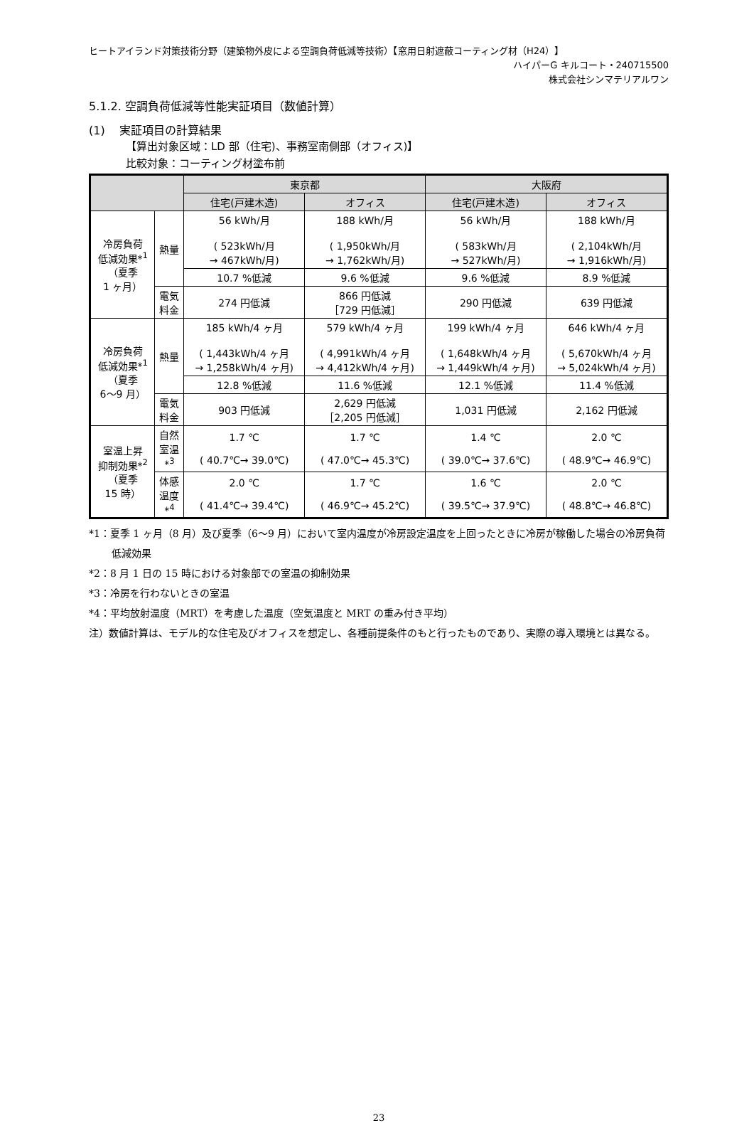ヒートアイランド対策技術分野（建築物外皮による空調負荷低減等技術）【窓用日射遮蔽コーティング材（H24）】
ハイパーG キルコート・240715500
株式会社シンマテリアルワン
5.1.2. 空調負荷低減等性能実証項目（数値計算）
(1) 実証項目の計算結果
【算出対象区域：LD 部（住宅)、事務室南側部（オフィス)】
比較対象：コーティング材塗布前
| | | 東京都 | | 大阪府 | |
| --- | --- | --- | --- | --- | --- |
| | | 住宅(戸建木造) | オフィス | 住宅(戸建木造) | オフィス |
| 冷房負荷 低減効果*<sup>1</sup> （夏季 1 ヶ月） | 熱量 | 56 kWh/月 ( 523kWh/月 → 467kWh/月) | 188 kWh/月 ( 1,950kWh/月 → 1,762kWh/月) | 56 kWh/月 ( 583kWh/月 → 527kWh/月) | 188 kWh/月 ( 2,104kWh/月 → 1,916kWh/月) |
| | | 10.7 %低減 | 9.6 %低減 | 9.6 %低減 | 8.9 %低減 |
| | 電気 料金 | 274 円低減 | 866 円低減 ［729 円低減］ | 290 円低減 | 639 円低減 |
| 冷房負荷 低減効果*<sup>1</sup> （夏季 6〜9 月） | 熱量 | 185 kWh/4 ヶ月 ( 1,443kWh/4 ヶ月 → 1,258kWh/4 ヶ月) | 579 kWh/4 ヶ月 ( 4,991kWh/4 ヶ月 → 4,412kWh/4 ヶ月) | 199 kWh/4 ヶ月 ( 1,648kWh/4 ヶ月 → 1,449kWh/4 ヶ月) | 646 kWh/4 ヶ月 ( 5,670kWh/4 ヶ月 → 5,024kWh/4 ヶ月) |
| | | 12.8 %低減 | 11.6 %低減 | 12.1 %低減 | 11.4 %低減 |
| | 電気 料金 | 903 円低減 | 2,629 円低減 ［2,205 円低減］ | 1,031 円低減 | 2,162 円低減 |
| 室温上昇 抑制効果*<sup>2</sup> （夏季 15 時） | 自然 室温 *<sup>3</sup> | 1.7 ℃ ( 40.7℃→ 39.0℃) | 1.7 ℃ ( 47.0℃→ 45.3℃) | 1.4 ℃ ( 39.0℃→ 37.6℃) | 2.0 ℃ ( 48.9℃→ 46.9℃) |
| | 体感 温度 *<sup>4</sup> | 2.0 ℃ ( 41.4℃→ 39.4℃) | 1.7 ℃ ( 46.9℃→ 45.2℃) | 1.6 ℃ ( 39.5℃→ 37.9℃) | 2.0 ℃ ( 48.8℃→ 46.8℃) |
*1：夏季 1 ヶ月（8 月）及び夏季（6〜9 月）において室内温度が冷房設定温度を上回ったときに冷房が稼働した場合の冷房負荷低減効果
*2：8 月 1 日の 15 時における対象部での室温の抑制効果
*3：冷房を行わないときの室温
*4：平均放射温度（MRT）を考慮した温度（空気温度と MRT の重み付き平均）
注）数値計算は、モデル的な住宅及びオフィスを想定し、各種前提条件のもと行ったものであり、実際の導入環境とは異なる。
23